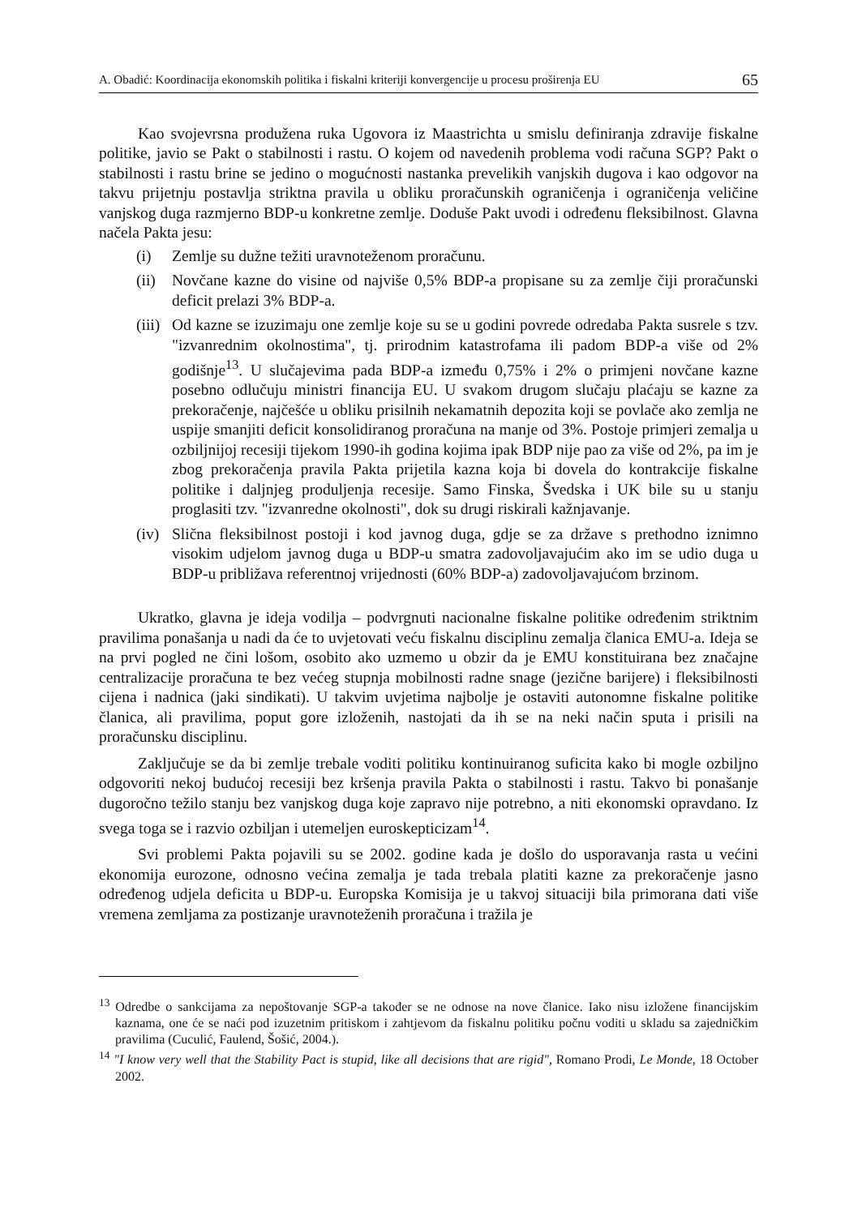A. Obadić: Koordinacija ekonomskih politika i fiskalni kriteriji konvergencije u procesu proširenja EU 65
Kao svojevrsna produžena ruka Ugovora iz Maastrichta u smislu definiranja zdravije fiskalne politike, javio se Pakt o stabilnosti i rastu. O kojem od navedenih problema vodi računa SGP? Pakt o stabilnosti i rastu brine se jedino o mogućnosti nastanka prevelikih vanjskih dugova i kao odgovor na takvu prijetnju postavlja striktna pravila u obliku proračunskih ograničenja i ograničenja veličine vanjskog duga razmjerno BDP-u konkretne zemlje. Doduše Pakt uvodi i određenu fleksibilnost. Glavna načela Pakta jesu:
(i) Zemlje su dužne težiti uravnoteženom proračunu.
(ii) Novčane kazne do visine od najviše 0,5% BDP-a propisane su za zemlje čiji proračunski deficit prelazi 3% BDP-a.
(iii) Od kazne se izuzimaju one zemlje koje su se u godini povrede odredaba Pakta susrele s tzv. "izvanrednim okolnostima", tj. prirodnim katastrofama ili padom BDP-a više od 2% godišnje<sup>13</sup>. U slučajevima pada BDP-a između 0,75% i 2% o primjeni novčane kazne posebno odlučuju ministri financija EU. U svakom drugom slučaju plaćaju se kazne za prekoračenje, najčešće u obliku prisilnih nekamatnih depozita koji se povlače ako zemlja ne uspije smanjiti deficit konsolidiranog proračuna na manje od 3%. Postoje primjeri zemalja u ozbiljnijoj recesiji tijekom 1990-ih godina kojima ipak BDP nije pao za više od 2%, pa im je zbog prekoračenja pravila Pakta prijetila kazna koja bi dovela do kontrakcije fiskalne politike i daljnjeg produljenja recesije. Samo Finska, Švedska i UK bile su u stanju proglasiti tzv. "izvanredne okolnosti", dok su drugi riskirali kažnjavanje.
(iv) Slična fleksibilnost postoji i kod javnog duga, gdje se za države s prethodno iznimno visokim udjelom javnog duga u BDP-u smatra zadovoljavajućim ako im se udio duga u BDP-u približava referentnoj vrijednosti (60% BDP-a) zadovoljavajućom brzinom.
Ukratko, glavna je ideja vodilja – podvrgnuti nacionalne fiskalne politike određenim striktnim pravilima ponašanja u nadi da će to uvjetovati veću fiskalnu disciplinu zemalja članica EMU-a. Ideja se na prvi pogled ne čini lošom, osobito ako uzmemo u obzir da je EMU konstituirana bez značajne centralizacije proračuna te bez većeg stupnja mobilnosti radne snage (jezične barijere) i fleksibilnosti cijena i nadnica (jaki sindikati). U takvim uvjetima najbolje je ostaviti autonomne fiskalne politike članica, ali pravilima, poput gore izloženih, nastojati da ih se na neki način sputa i prisili na proračunsku disciplinu.
Zaključuje se da bi zemlje trebale voditi politiku kontinuiranog suficita kako bi mogle ozbiljno odgovoriti nekoj budućoj recesiji bez kršenja pravila Pakta o stabilnosti i rastu. Takvo bi ponašanje dugoročno težilo stanju bez vanjskog duga koje zapravo nije potrebno, a niti ekonomski opravdano. Iz svega toga se i razvio ozbiljan i utemeljen euroskepticizam<sup>14</sup>.
Svi problemi Pakta pojavili su se 2002. godine kada je došlo do usporavanja rasta u većini ekonomija eurozone, odnosno većina zemalja je tada trebala platiti kazne za prekoračenje jasno određenog udjela deficita u BDP-u. Europska Komisija je u takvoj situaciji bila primorana dati više vremena zemljama za postizanje uravnoteženih proračuna i tražila je
<sup>13</sup> Odredbe o sankcijama za nepoštovanje SGP-a također se ne odnose na nove članice. Iako nisu izložene financijskim kaznama, one će se naći pod izuzetnim pritiskom i zahtjevom da fiskalnu politiku počnu voditi u skladu sa zajedničkim pravilima (Cuculić, Faulend, Šošić, 2004.).
<sup>14</sup> "I know very well that the Stability Pact is stupid, like all decisions that are rigid", Romano Prodi, Le Monde, 18 October 2002.